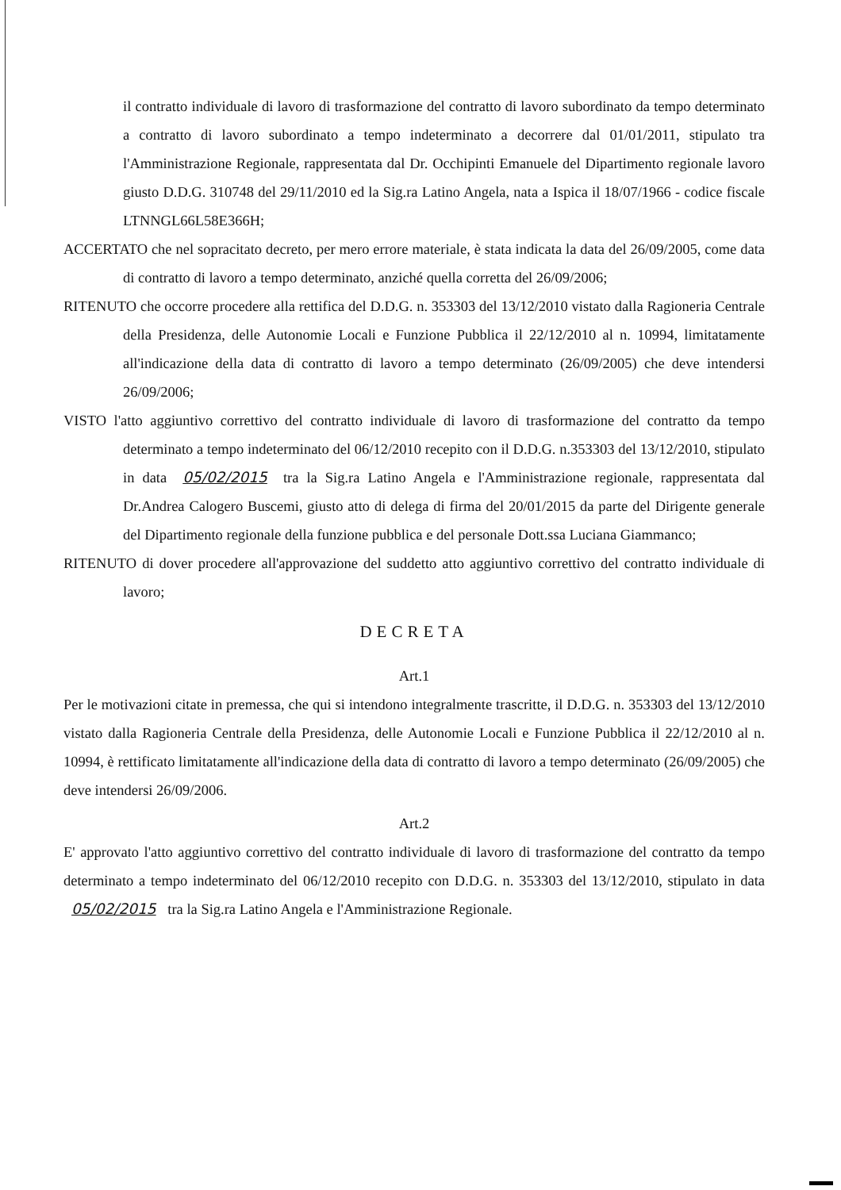il contratto individuale di lavoro di trasformazione del contratto di lavoro subordinato da tempo determinato a contratto di lavoro subordinato a tempo indeterminato a decorrere dal 01/01/2011, stipulato tra l'Amministrazione Regionale, rappresentata dal Dr. Occhipinti Emanuele del Dipartimento regionale lavoro giusto D.D.G. 310748 del 29/11/2010 ed la Sig.ra Latino Angela, nata a Ispica il 18/07/1966 - codice fiscale LTNNGL66L58E366H;
ACCERTATO che nel sopracitato decreto, per mero errore materiale, è stata indicata la data del 26/09/2005, come data di contratto di lavoro a tempo determinato, anziché quella corretta del 26/09/2006;
RITENUTO che occorre procedere alla rettifica del D.D.G. n. 353303 del 13/12/2010 vistato dalla Ragioneria Centrale della Presidenza, delle Autonomie Locali e Funzione Pubblica il 22/12/2010 al n. 10994, limitatamente all'indicazione della data di contratto di lavoro a tempo determinato (26/09/2005) che deve intendersi 26/09/2006;
VISTO l'atto aggiuntivo correttivo del contratto individuale di lavoro di trasformazione del contratto da tempo determinato a tempo indeterminato del 06/12/2010 recepito con il D.D.G. n.353303 del 13/12/2010, stipulato in data 05/02/2015 tra la Sig.ra Latino Angela e l'Amministrazione regionale, rappresentata dal Dr.Andrea Calogero Buscemi, giusto atto di delega di firma del 20/01/2015 da parte del Dirigente generale del Dipartimento regionale della funzione pubblica e del personale Dott.ssa Luciana Giammanco;
RITENUTO di dover procedere all'approvazione del suddetto atto aggiuntivo correttivo del contratto individuale di lavoro;
DECRETA
Art.1
Per le motivazioni citate in premessa, che qui si intendono integralmente trascritte, il D.D.G. n. 353303 del 13/12/2010 vistato dalla Ragioneria Centrale della Presidenza, delle Autonomie Locali e Funzione Pubblica il 22/12/2010 al n. 10994, è rettificato limitatamente all'indicazione della data di contratto di lavoro a tempo determinato (26/09/2005) che deve intendersi 26/09/2006.
Art.2
E' approvato l'atto aggiuntivo correttivo del contratto individuale di lavoro di trasformazione del contratto da tempo determinato a tempo indeterminato del 06/12/2010 recepito con D.D.G. n. 353303 del 13/12/2010, stipulato in data 05/02/2015 tra la Sig.ra Latino Angela e l'Amministrazione Regionale.